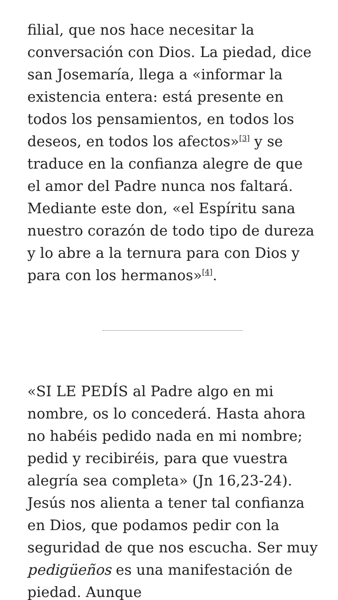filial, que nos hace necesitar la conversación con Dios. La piedad, dice san Josemaría, llega a «informar la existencia entera: está presente en todos los pensamientos, en todos los deseos, en todos los afectos»<sup>[3]</sup> y se traduce en la confianza alegre de que el amor del Padre nunca nos faltará. Mediante este don, «el Espíritu sana nuestro corazón de todo tipo de dureza y lo abre a la ternura para con Dios y para con los hermanos»<sup>[4]</sup>.
«SI LE PEDÍS al Padre algo en mi nombre, os lo concederá. Hasta ahora no habéis pedido nada en mi nombre; pedid y recibiréis, para que vuestra alegría sea completa» (Jn 16,23-24). Jesús nos alienta a tener tal confianza en Dios, que podamos pedir con la seguridad de que nos escucha. Ser muy pedigüeños es una manifestación de piedad. Aunque